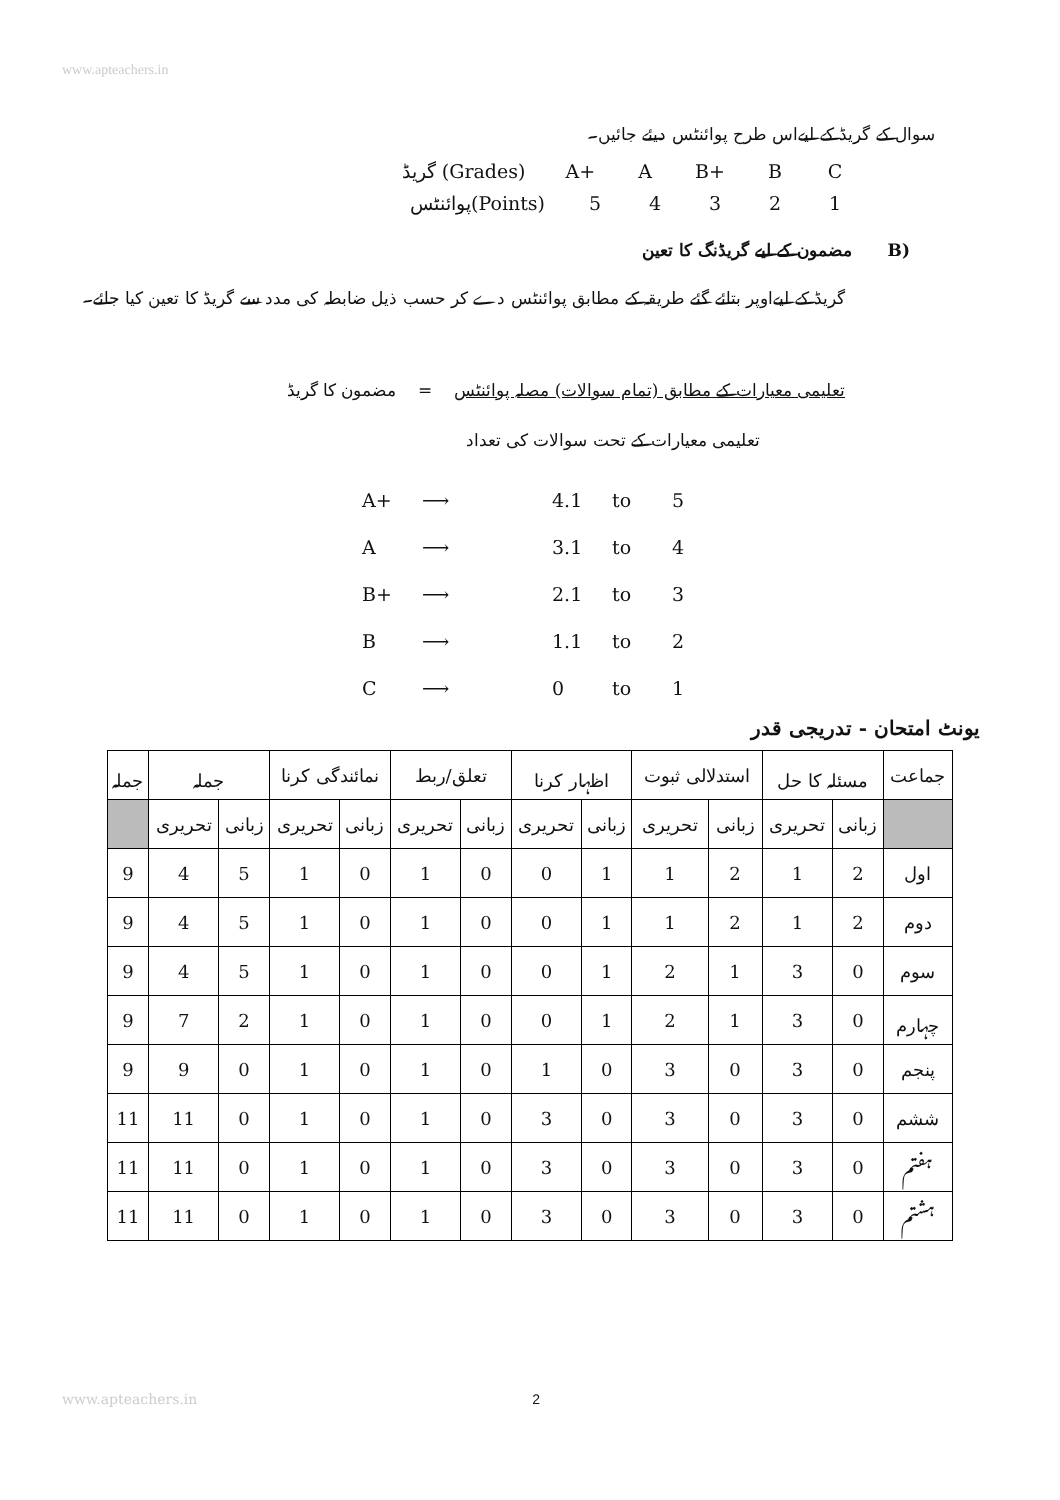www.apteachers.in
سوال کے گریڈ کے لیےاس طرح پوائنٹس دیئے جائیں۔
گریڈ (Grades) A+ A B+ B C
پوائنٹس(Points) 54321
(B مضمون کے لیے گریڈنگ کا تعین
گریڈ کے لیےاوپر بتائے گئے طریقہ کے مطابق پوائنٹس دے کر حسب ذیل ضابطہ کی مدد سے گریڈ کا تعین کیا جائے۔
تعلیمی معیارات کے مطابق (تمام سوالات) مصلہ پوائنٹس = مضمون کا گریڈ
تعلیمی معیارات کے تحت سوالات کی تعداد
A+ ⟶ 4.1 to 5
A ⟶ 3.1 to 4
B+ ⟶ 2.1 to 3
B ⟶ 1.1 to 2
C ⟶ 0 to 1
یونٹ امتحان - تدریجی قدر
| جماعت | مسئلہ کا حل | | استدلالی ثبوت | | اظہار کرنا | | تعلق/ربط | | نمائندگی کرنا | | جملہ | | جملہ |
| --- | --- | --- | --- | --- | --- | --- | --- | --- | --- | --- | --- | --- | --- |
| | زبانی | تحریری | زبانی | تحریری | زبانی | تحریری | زبانی | تحریری | زبانی | تحریری | زبانی | تحریری | |
| اول | 2 | 1 | 2 | 1 | 1 | 0 | 0 | 1 | 0 | 1 | 5 | 4 | 9 |
| دوم | 2 | 1 | 2 | 1 | 1 | 0 | 0 | 1 | 0 | 1 | 5 | 4 | 9 |
| سوم | 0 | 3 | 1 | 2 | 1 | 0 | 0 | 1 | 0 | 1 | 5 | 4 | 9 |
| چہارم | 0 | 3 | 1 | 2 | 1 | 0 | 0 | 1 | 0 | 1 | 2 | 7 | 9 |
| پنجم | 0 | 3 | 0 | 3 | 0 | 1 | 0 | 1 | 0 | 1 | 0 | 9 | 9 |
| ششم | 0 | 3 | 0 | 3 | 0 | 3 | 0 | 1 | 0 | 1 | 0 | 11 | 11 |
| ہفتم | 0 | 3 | 0 | 3 | 0 | 3 | 0 | 1 | 0 | 1 | 0 | 11 | 11 |
| ہشتم | 0 | 3 | 0 | 3 | 0 | 3 | 0 | 1 | 0 | 1 | 0 | 11 | 11 |
www.apteachers.in 2